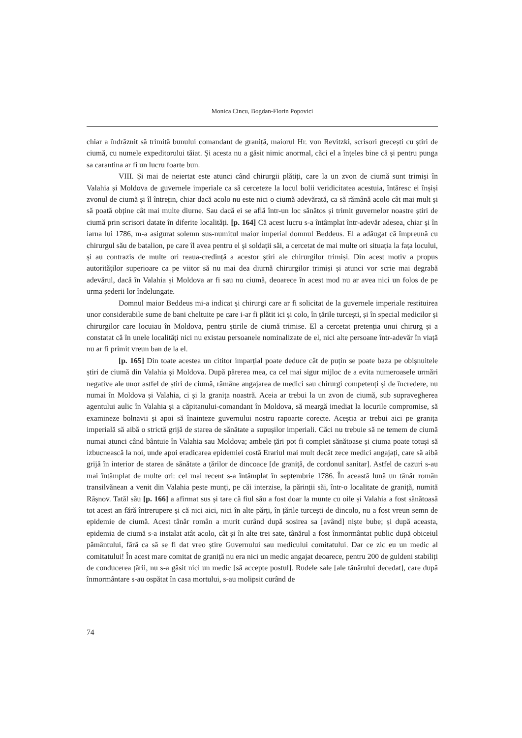Monica Cincu, Bogdan-Florin Popovici
chiar a îndrăznit să trimită bunului comandant de graniță, maiorul Hr. von Revitzki, scrisori grecești cu știri de ciumă, cu numele expeditorului tăiat. Și acesta nu a găsit nimic anormal, căci el a înțeles bine că și pentru punga sa carantina ar fi un lucru foarte bun.
VIII. Și mai de neiertat este atunci când chirurgii plătiți, care la un zvon de ciumă sunt trimiși în Valahia și Moldova de guvernele imperiale ca să cerceteze la locul bolii veridicitatea acestuia, întăresc ei înșiși zvonul de ciumă și îl întrețin, chiar dacă acolo nu este nici o ciumă adevărată, ca să rămână acolo cât mai mult și să poată obține cât mai multe diurne. Sau dacă ei se află într-un loc sănătos și trimit guvernelor noastre știri de ciumă prin scrisori datate în diferite localități. [p. 164] Că acest lucru s-a întâmplat într-adevăr adesea, chiar și în iarna lui 1786, m-a asigurat solemn sus-numitul maior imperial domnul Beddeus. El a adăugat că împreună cu chirurgul său de batalion, pe care îl avea pentru el și soldații săi, a cercetat de mai multe ori situația la fața locului, și au contrazis de multe ori reaua-credință a acestor știri ale chirurgilor trimiși. Din acest motiv a propus autorităților superioare ca pe viitor să nu mai dea diurnă chirurgilor trimiși și atunci vor scrie mai degrabă adevărul, dacă în Valahia și Moldova ar fi sau nu ciumă, deoarece în acest mod nu ar avea nici un folos de pe urma șederii lor îndelungate.
Domnul maior Beddeus mi-a indicat și chirurgi care ar fi solicitat de la guvernele imperiale restituirea unor considerabile sume de bani cheltuite pe care i-ar fi plătit ici și colo, în țările turcești, și în special medicilor și chirurgilor care locuiau în Moldova, pentru știrile de ciumă trimise. El a cercetat pretenția unui chirurg și a constatat că în unele localități nici nu existau persoanele nominalizate de el, nici alte persoane într-adevăr în viață nu ar fi primit vreun ban de la el.
[p. 165] Din toate acestea un cititor imparțial poate deduce cât de puțin se poate baza pe obișnuitele știri de ciumă din Valahia și Moldova. După părerea mea, ca cel mai sigur mijloc de a evita numeroasele urmări negative ale unor astfel de știri de ciumă, rămâne angajarea de medici sau chirurgi competenți și de încredere, nu numai în Moldova și Valahia, ci și la granița noastră. Aceia ar trebui la un zvon de ciumă, sub supravegherea agentului aulic în Valahia și a căpitanului-comandant în Moldova, să meargă imediat la locurile compromise, să examineze bolnavii și apoi să înainteze guvernului nostru rapoarte corecte. Aceștia ar trebui aici pe granița imperială să aibă o strictă grijă de starea de sănătate a supușilor imperiali. Căci nu trebuie să ne temem de ciumă numai atunci când bântuie în Valahia sau Moldova; ambele țări pot fi complet sănătoase și ciuma poate totuși să izbucnească la noi, unde apoi eradicarea epidemiei costă Erariul mai mult decât zece medici angajați, care să aibă grijă în interior de starea de sănătate a țărilor de dincoace [de graniță, de cordonul sanitar]. Astfel de cazuri s-au mai întâmplat de multe ori: cel mai recent s-a întâmplat în septembrie 1786. În această lună un tânăr român transilvănean a venit din Valahia peste munți, pe căi interzise, la părinții săi, într-o localitate de graniță, numită Râșnov. Tatăl său [p. 166] a afirmat sus și tare că fiul său a fost doar la munte cu oile și Valahia a fost sănătoasă tot acest an fără întrerupere și că nici aici, nici în alte părți, în țările turcești de dincolo, nu a fost vreun semn de epidemie de ciumă. Acest tânăr român a murit curând după sosirea sa [având] niște bube; și după aceasta, epidemia de ciumă s-a instalat atât acolo, cât și în alte trei sate, tânărul a fost înmormântat public după obiceiul pământului, fără ca să se fi dat vreo știre Guvernului sau medicului comitatului. Dar ce zic eu un medic al comitatului! În acest mare comitat de graniță nu era nici un medic angajat deoarece, pentru 200 de guldeni stabiliți de conducerea țării, nu s-a găsit nici un medic [să accepte postul]. Rudele sale [ale tânărului decedat], care după înmormântare s-au ospătat în casa mortului, s-au molipsit curând de
74